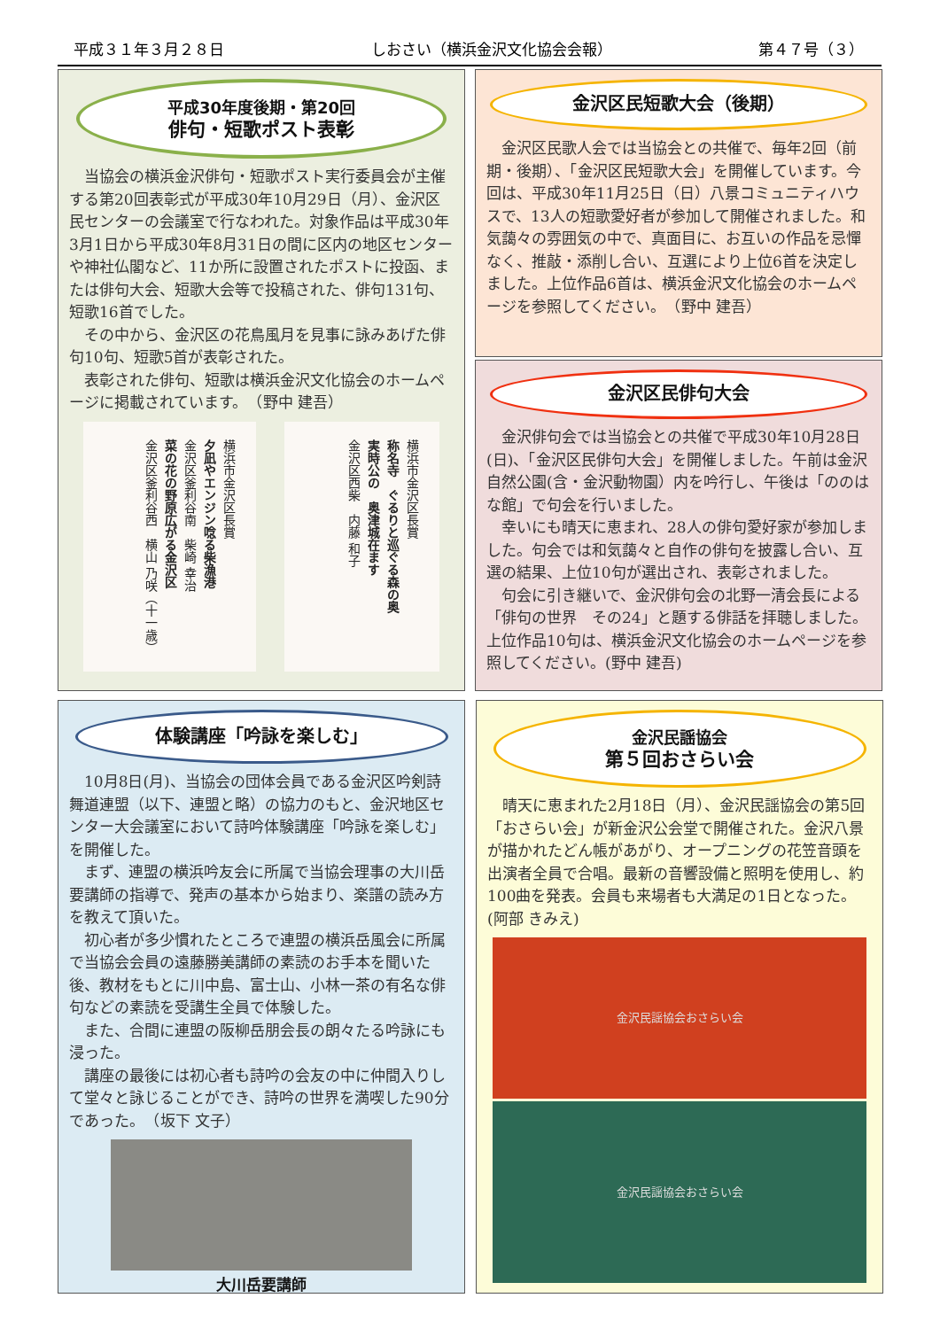平成３１年３月２８日 しおさい（横浜金沢文化協会会報） 第４７号（３）
平成30年度後期・第20回
俳句・短歌ポスト表彰
当協会の横浜金沢俳句・短歌ポスト実行委員会が主催する第20回表彰式が平成30年10月29日（月）、金沢区民センターの会議室で行なわれた。対象作品は平成30年3月1日から平成30年8月31日の間に区内の地区センターや神社仏閣など、11か所に設置されたポストに投函、または俳句大会、短歌大会等で投稿された、俳句131句、短歌16首でした。
その中から、金沢区の花鳥風月を見事に詠みあげた俳句10句、短歌5首が表彰された。
表彰された俳句、短歌は横浜金沢文化協会のホームページに掲載されています。　（野中 建吾）
横浜市金沢区長賞
夕凪やエンジン唸る柴漁港
金沢区釜利谷南　柴崎 幸治
菜の花の野原広がる金沢区
金沢区釜利谷西　横山 乃咲（十一歳）
横浜市金沢区長賞
称名寺　ぐるりと巡ぐる森の奥
実時公の　奥津城在ます
金沢区西柴　内藤 和子
金沢区民短歌大会（後期）
金沢区民歌人会では当協会との共催で、毎年2回（前期・後期）、「金沢区民短歌大会」を開催しています。今回は、平成30年11月25日（日）八景コミュニティハウスで、13人の短歌愛好者が参加して開催されました。和気藹々の雰囲気の中で、真面目に、お互いの作品を忌憚なく、推敲・添削し合い、互選により上位6首を決定しました。上位作品6首は、横浜金沢文化協会のホームページを参照してください。　（野中 建吾）
金沢区民俳句大会
金沢俳句会では当協会との共催で平成30年10月28日(日)、「金沢区民俳句大会」を開催しました。午前は金沢自然公園(含・金沢動物園）内を吟行し、午後は「ののはな館」で句会を行いました。
幸いにも晴天に恵まれ、28人の俳句愛好家が参加しました。句会では和気藹々と自作の俳句を披露し合い、互選の結果、上位10句が選出され、表彰されました。
句会に引き継いで、金沢俳句会の北野一清会長による「俳句の世界　その24」と題する俳話を拝聴しました。上位作品10句は、横浜金沢文化協会のホームページを参照してください。(野中 建吾)
体験講座「吟詠を楽しむ」
10月8日(月)、当協会の団体会員である金沢区吟剣詩舞道連盟（以下、連盟と略）の協力のもと、金沢地区センター大会議室において詩吟体験講座「吟詠を楽しむ」を開催した。
まず、連盟の横浜吟友会に所属で当協会理事の大川岳要講師の指導で、発声の基本から始まり、楽譜の読み方を教えて頂いた。
初心者が多少慣れたところで連盟の横浜岳風会に所属で当協会会員の遠藤勝美講師の素読のお手本を聞いた後、教材をもとに川中島、富士山、小林一茶の有名な俳句などの素読を受講生全員で体験した。
また、合間に連盟の阪柳岳朋会長の朗々たる吟詠にも浸った。
講座の最後には初心者も詩吟の会友の中に仲間入りして堂々と詠じることができ、詩吟の世界を満喫した90分であった。　（坂下 文子）
大川岳要講師
金沢民謡協会
第５回おさらい会
晴天に恵まれた2月18日（月）、金沢民謡協会の第5回「おさらい会」が新金沢公会堂で開催された。金沢八景が描かれたどん帳があがり、オープニングの花笠音頭を出演者全員で合唱。最新の音響設備と照明を使用し、約100曲を発表。会員も来場者も大満足の1日となった。(阿部 きみえ)
金沢民謡協会おさらい会
金沢民謡協会おさらい会